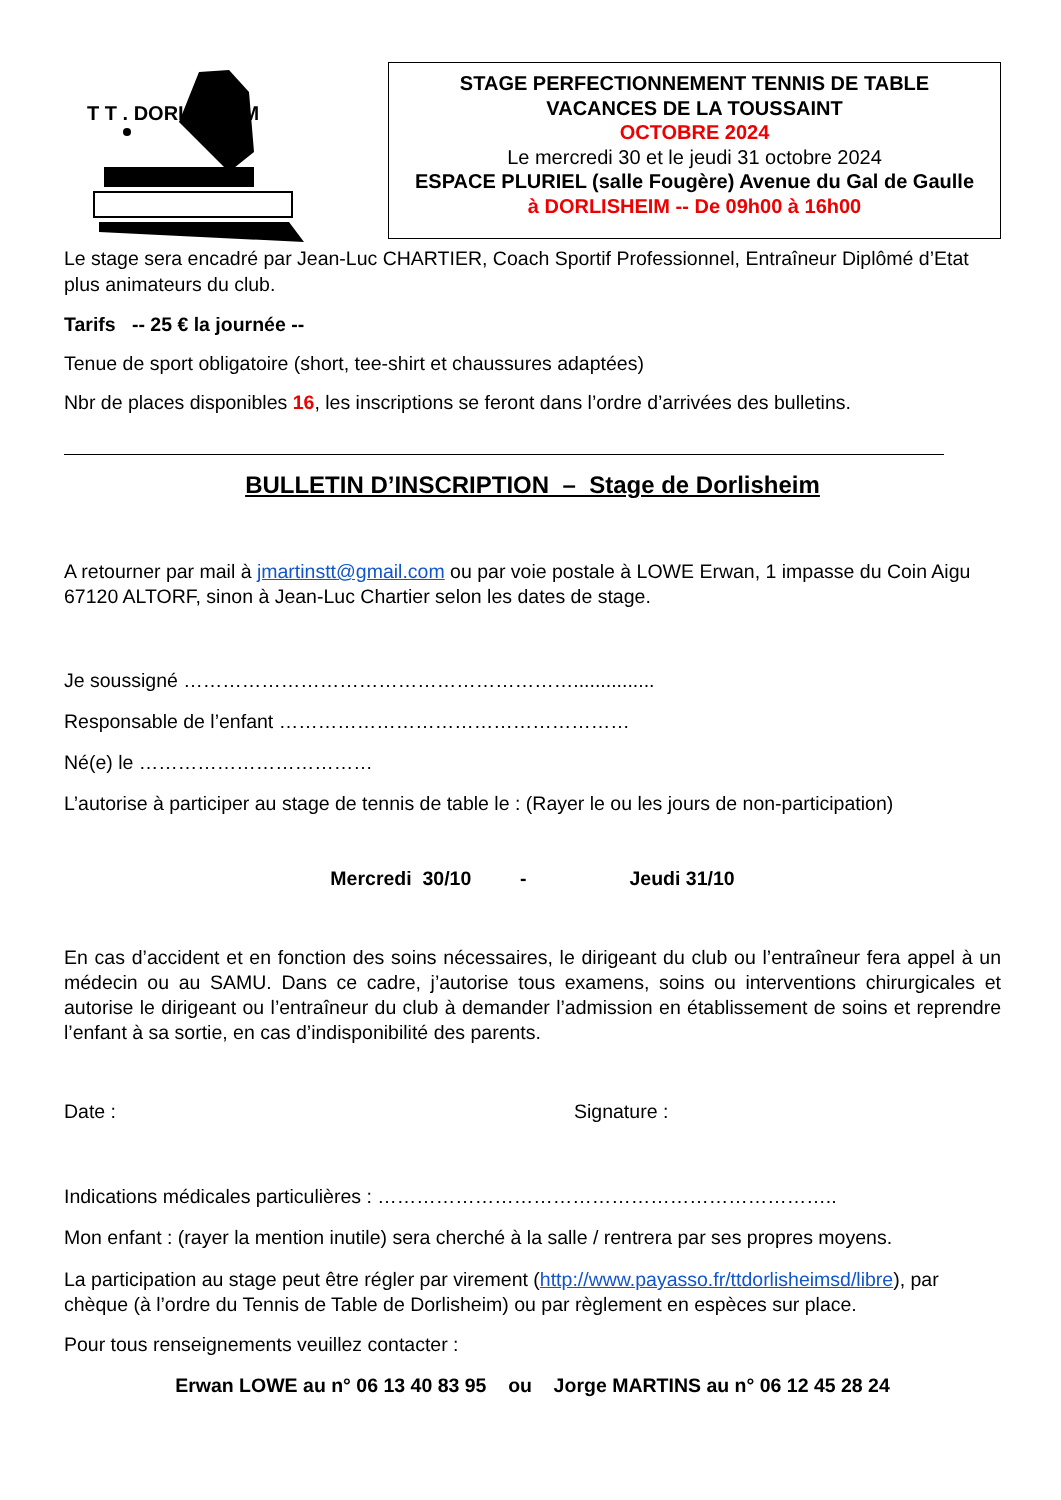STAGE PERFECTIONNEMENT TENNIS DE TABLE
VACANCES DE LA TOUSSAINT
OCTOBRE 2024
Le mercredi 30 et le jeudi 31 octobre 2024
ESPACE PLURIEL (salle Fougère) Avenue du Gal de Gaulle
à DORLISHEIM -- De 09h00 à 16h00
T T . DORLISHEIM
Le stage sera encadré par Jean-Luc CHARTIER, Coach Sportif Professionnel, Entraîneur Diplômé d’Etat plus animateurs du club.
Tarifs -- 25 € la journée --
Tenue de sport obligatoire (short, tee-shirt et chaussures adaptées)
Nbr de places disponibles 16, les inscriptions se feront dans l’ordre d’arrivées des bulletins.
BULLETIN D’INSCRIPTION – Stage de Dorlisheim
A retourner par mail à jmartinstt@gmail.com ou par voie postale à LOWE Erwan, 1 impasse du Coin Aigu 67120 ALTORF, sinon à Jean-Luc Chartier selon les dates de stage.
Je soussigné ……………………………………………………...............
Responsable de l’enfant ………………………………………………
Né(e) le ………………………………
L’autorise à participer au stage de tennis de table le : (Rayer le ou les jours de non-participation)
Mercredi 30/10 - Jeudi 31/10
En cas d’accident et en fonction des soins nécessaires, le dirigeant du club ou l’entraîneur fera appel à un médecin ou au SAMU. Dans ce cadre, j’autorise tous examens, soins ou interventions chirurgicales et autorise le dirigeant ou l’entraîneur du club à demander l’admission en établissement de soins et reprendre l’enfant à sa sortie, en cas d’indisponibilité des parents.
Date : Signature :
Indications médicales particulières : ……………………………………………………………..
Mon enfant : (rayer la mention inutile) sera cherché à la salle / rentrera par ses propres moyens.
La participation au stage peut être régler par virement (http://www.payasso.fr/ttdorlisheimsd/libre), par chèque (à l’ordre du Tennis de Table de Dorlisheim) ou par règlement en espèces sur place.
Pour tous renseignements veuillez contacter :
Erwan LOWE au n° 06 13 40 83 95 ou Jorge MARTINS au n° 06 12 45 28 24